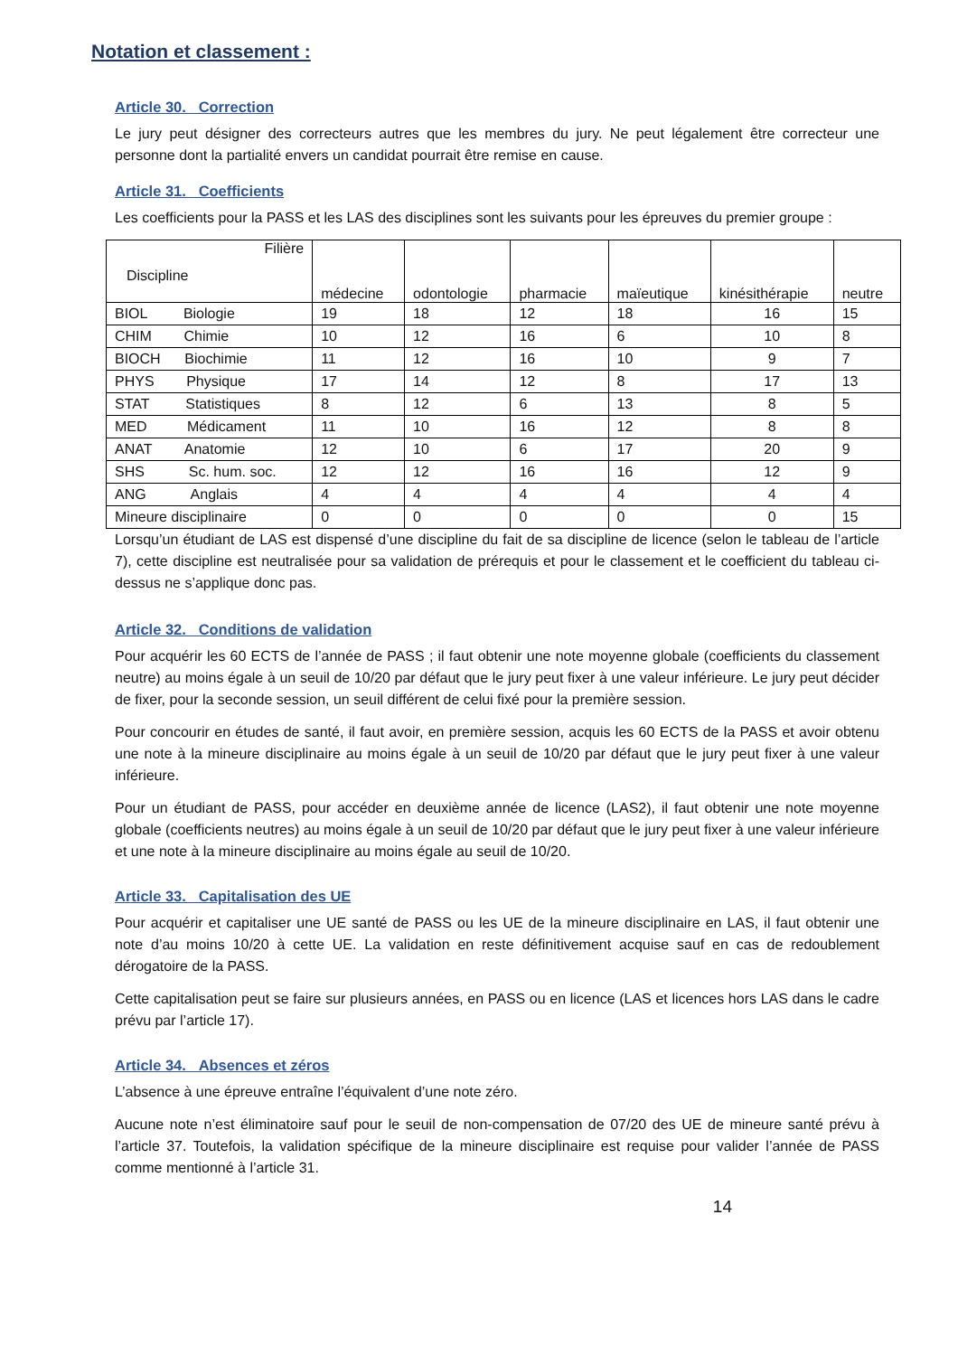Notation et classement :
Article 30. Correction
Le jury peut désigner des correcteurs autres que les membres du jury. Ne peut légalement être correcteur une personne dont la partialité envers un candidat pourrait être remise en cause.
Article 31. Coefficients
Les coefficients pour la PASS et les LAS des disciplines sont les suivants pour les épreuves du premier groupe :
| Filière Discipline | médecine | odontologie | pharmacie | maïeutique | kinésithérapie | neutre |
| --- | --- | --- | --- | --- | --- | --- |
| BIOL Biologie | 19 | 18 | 12 | 18 | 16 | 15 |
| CHIM Chimie | 10 | 12 | 16 | 6 | 10 | 8 |
| BIOCH Biochimie | 11 | 12 | 16 | 10 | 9 | 7 |
| PHYS Physique | 17 | 14 | 12 | 8 | 17 | 13 |
| STAT Statistiques | 8 | 12 | 6 | 13 | 8 | 5 |
| MED Médicament | 11 | 10 | 16 | 12 | 8 | 8 |
| ANAT Anatomie | 12 | 10 | 6 | 17 | 20 | 9 |
| SHS Sc. hum. soc. | 12 | 12 | 16 | 16 | 12 | 9 |
| ANG Anglais | 4 | 4 | 4 | 4 | 4 | 4 |
| Mineure disciplinaire | 0 | 0 | 0 | 0 | 0 | 15 |
Lorsqu’un étudiant de LAS est dispensé d’une discipline du fait de sa discipline de licence (selon le tableau de l’article 7), cette discipline est neutralisée pour sa validation de prérequis et pour le classement et le coefficient du tableau ci-dessus ne s’applique donc pas.
Article 32. Conditions de validation
Pour acquérir les 60 ECTS de l’année de PASS ; il faut obtenir une note moyenne globale (coefficients du classement neutre) au moins égale à un seuil de 10/20 par défaut que le jury peut fixer à une valeur inférieure. Le jury peut décider de fixer, pour la seconde session, un seuil différent de celui fixé pour la première session.
Pour concourir en études de santé, il faut avoir, en première session, acquis les 60 ECTS de la PASS et avoir obtenu une note à la mineure disciplinaire au moins égale à un seuil de 10/20 par défaut que le jury peut fixer à une valeur inférieure.
Pour un étudiant de PASS, pour accéder en deuxième année de licence (LAS2), il faut obtenir une note moyenne globale (coefficients neutres) au moins égale à un seuil de 10/20 par défaut que le jury peut fixer à une valeur inférieure et une note à la mineure disciplinaire au moins égale au seuil de 10/20.
Article 33. Capitalisation des UE
Pour acquérir et capitaliser une UE santé de PASS ou les UE de la mineure disciplinaire en LAS, il faut obtenir une note d’au moins 10/20 à cette UE. La validation en reste définitivement acquise sauf en cas de redoublement dérogatoire de la PASS.
Cette capitalisation peut se faire sur plusieurs années, en PASS ou en licence (LAS et licences hors LAS dans le cadre prévu par l’article 17).
Article 34. Absences et zéros
L’absence à une épreuve entraîne l’équivalent d’une note zéro.
Aucune note n’est éliminatoire sauf pour le seuil de non-compensation de 07/20 des UE de mineure santé prévu à l’article 37. Toutefois, la validation spécifique de la mineure disciplinaire est requise pour valider l’année de PASS comme mentionné à l’article 31.
14